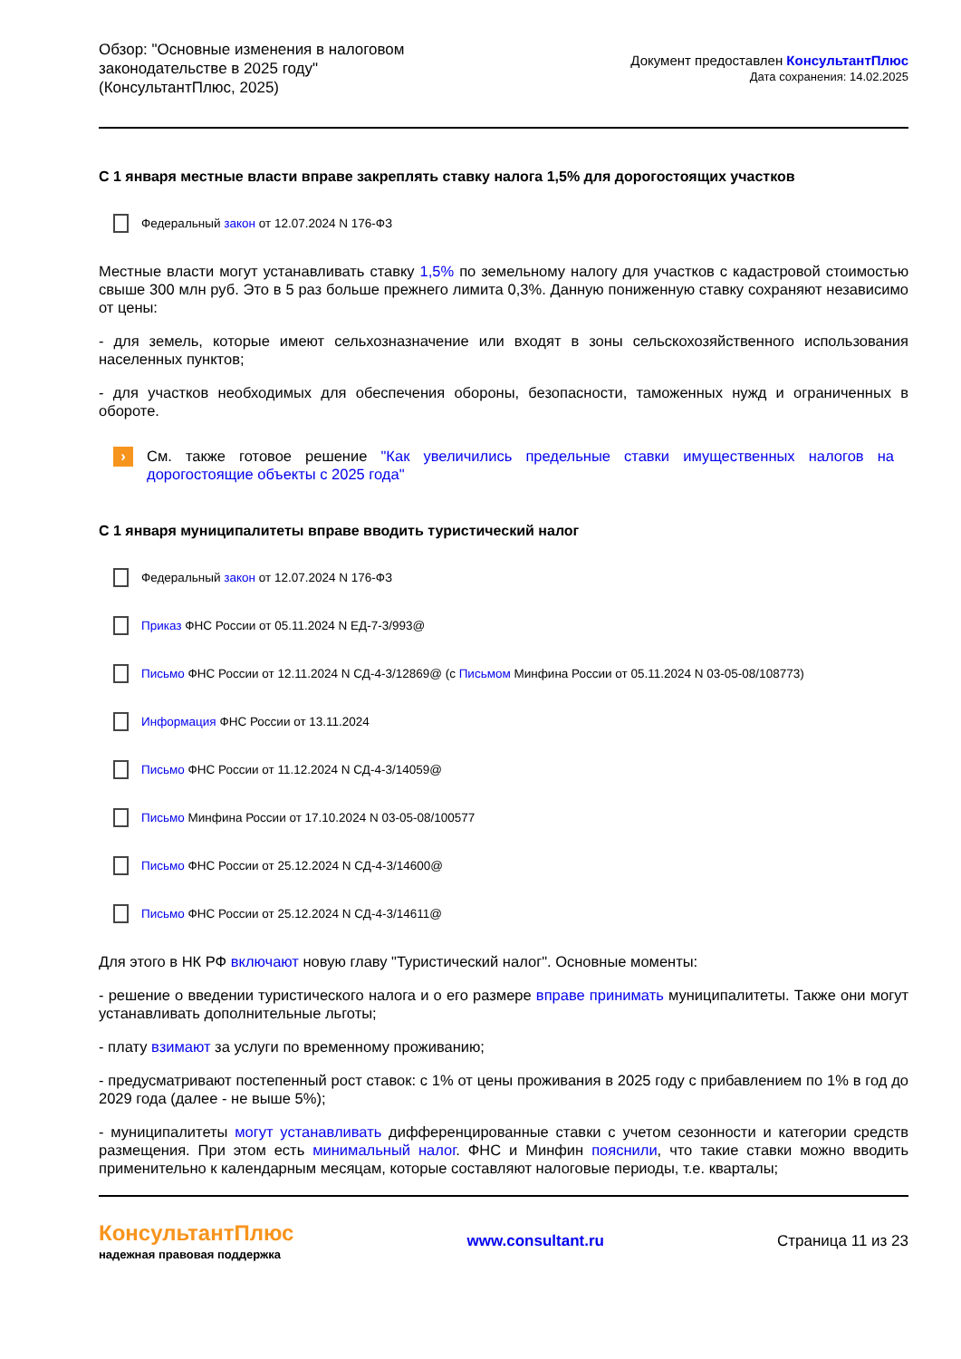Обзор: "Основные изменения в налоговом
законодательстве в 2025 году"
(КонсультантПлюс, 2025)
Документ предоставлен КонсультантПлюс
Дата сохранения: 14.02.2025
С 1 января местные власти вправе закреплять ставку налога 1,5% для дорогостоящих участков
Федеральный закон от 12.07.2024 N 176-ФЗ
Местные власти могут устанавливать ставку 1,5% по земельному налогу для участков с кадастровой стоимостью свыше 300 млн руб. Это в 5 раз больше прежнего лимита 0,3%. Данную пониженную ставку сохраняют независимо от цены:
- для земель, которые имеют сельхозназначение или входят в зоны сельскохозяйственного использования населенных пунктов;
- для участков необходимых для обеспечения обороны, безопасности, таможенных нужд и ограниченных в обороте.
›
См. также готовое решение "Как увеличились предельные ставки имущественных налогов на дорогостоящие объекты с 2025 года"
С 1 января муниципалитеты вправе вводить туристический налог
Федеральный закон от 12.07.2024 N 176-ФЗ
Приказ ФНС России от 05.11.2024 N ЕД-7-3/993@
Письмо ФНС России от 12.11.2024 N СД-4-3/12869@ (с Письмом Минфина России от 05.11.2024 N 03-05-08/108773)
Информация ФНС России от 13.11.2024
Письмо ФНС России от 11.12.2024 N СД-4-3/14059@
Письмо Минфина России от 17.10.2024 N 03-05-08/100577
Письмо ФНС России от 25.12.2024 N СД-4-3/14600@
Письмо ФНС России от 25.12.2024 N СД-4-3/14611@
Для этого в НК РФ включают новую главу "Туристический налог". Основные моменты:
- решение о введении туристического налога и о его размере вправе принимать муниципалитеты. Также они могут устанавливать дополнительные льготы;
- плату взимают за услуги по временному проживанию;
- предусматривают постепенный рост ставок: с 1% от цены проживания в 2025 году с прибавлением по 1% в год до 2029 года (далее - не выше 5%);
- муниципалитеты могут устанавливать дифференцированные ставки с учетом сезонности и категории средств размещения. При этом есть минимальный налог. ФНС и Минфин пояснили, что такие ставки можно вводить применительно к календарным месяцам, которые составляют налоговые периоды, т.е. кварталы;
КонсультантПлюс
надежная правовая поддержка
www.consultant.ru Страница 11 из 23